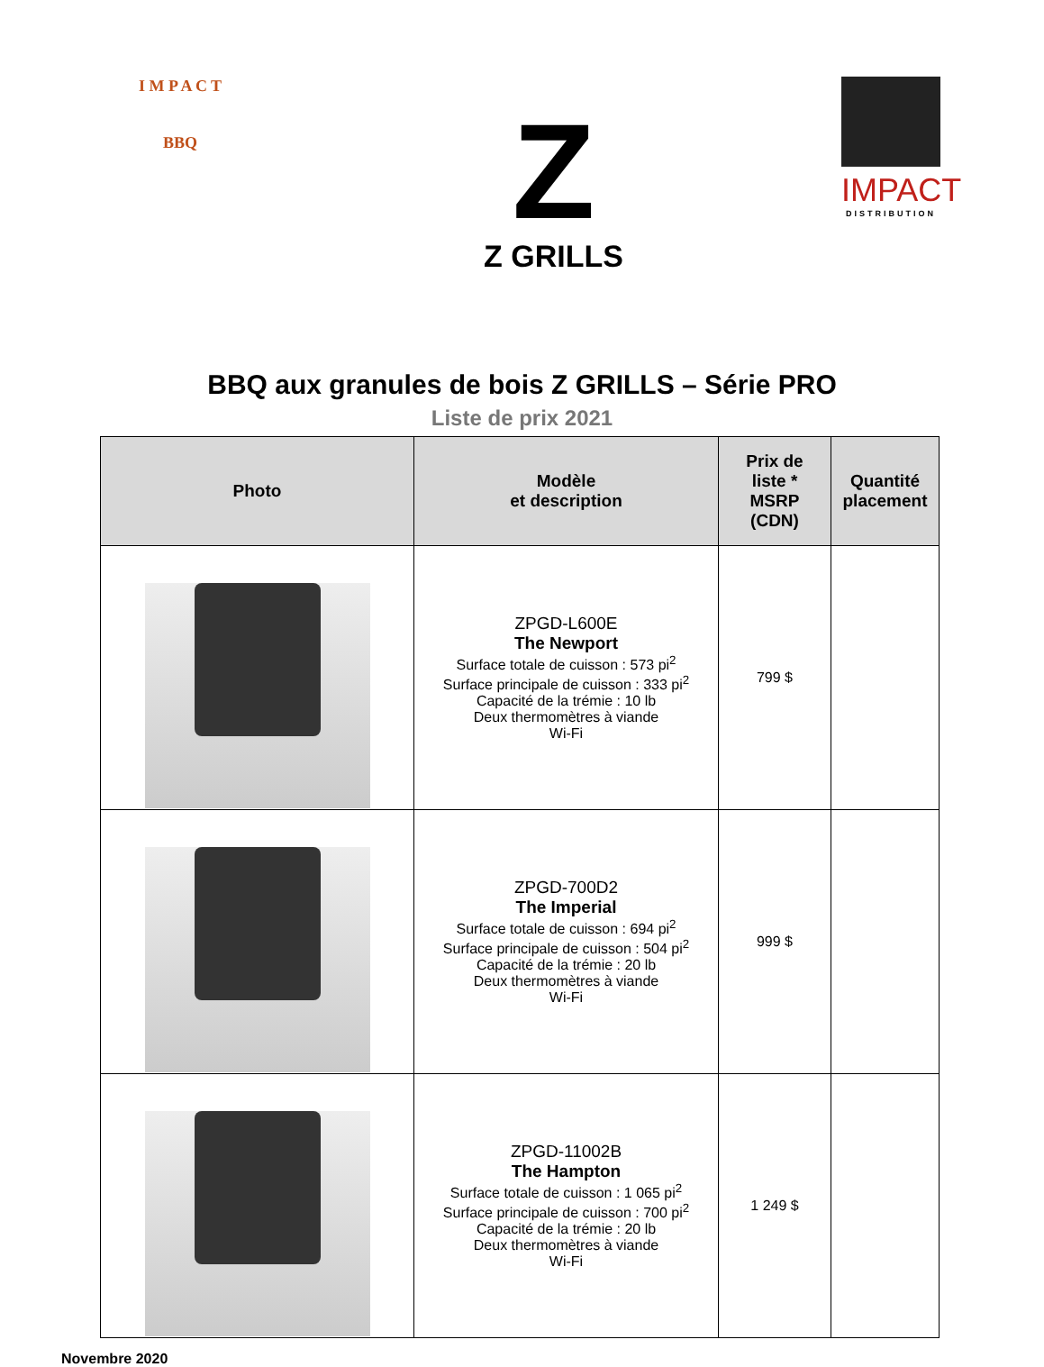I M P A C T
BBQ
Z
Z GRILLS
IMPACT
DISTRIBUTION
BBQ aux granules de bois Z GRILLS – Série PRO
Liste de prix 2021
| Photo | Modèle et description | Prix de liste * MSRP (CDN) | Quantité placement |
| --- | --- | --- | --- |
| | ZPGD-L600E The Newport Surface totale de cuisson : 573 pi<sup>2</sup> Surface principale de cuisson : 333 pi<sup>2</sup> Capacité de la trémie : 10 lb Deux thermomètres à viande Wi-Fi | 799 $ | |
| | ZPGD-700D2 The Imperial Surface totale de cuisson : 694 pi<sup>2</sup> Surface principale de cuisson : 504 pi<sup>2</sup> Capacité de la trémie : 20 lb Deux thermomètres à viande Wi-Fi | 999 $ | |
| | ZPGD-11002B The Hampton Surface totale de cuisson : 1 065 pi<sup>2</sup> Surface principale de cuisson : 700 pi<sup>2</sup> Capacité de la trémie : 20 lb Deux thermomètres à viande Wi-Fi | 1 249 $ | |
Novembre 2020